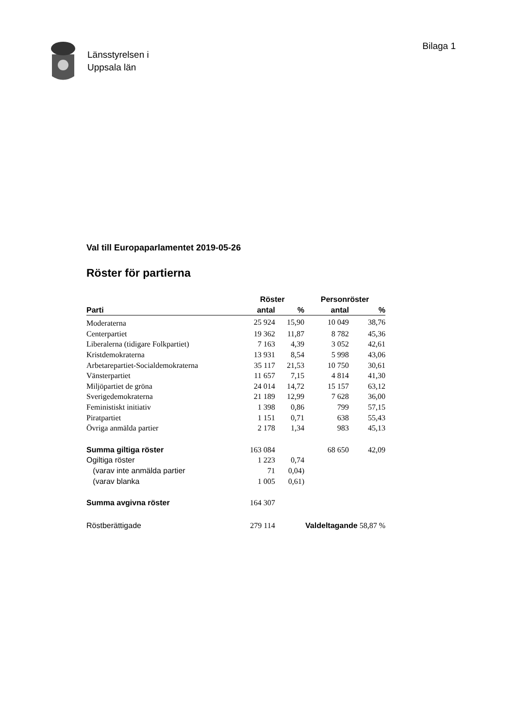Länsstyrelsen i
Uppsala län
Bilaga 1
Val till Europaparlamentet 2019-05-26
Röster för partierna
| | Röster | | Personröster | |
| --- | --- | --- | --- | --- |
| Parti | antal | % | antal | % |
| Moderaterna | 25 924 | 15,90 | 10 049 | 38,76 |
| Centerpartiet | 19 362 | 11,87 | 8 782 | 45,36 |
| Liberalerna (tidigare Folkpartiet) | 7 163 | 4,39 | 3 052 | 42,61 |
| Kristdemokraterna | 13 931 | 8,54 | 5 998 | 43,06 |
| Arbetarepartiet-Socialdemokraterna | 35 117 | 21,53 | 10 750 | 30,61 |
| Vänsterpartiet | 11 657 | 7,15 | 4 814 | 41,30 |
| Miljöpartiet de gröna | 24 014 | 14,72 | 15 157 | 63,12 |
| Sverigedemokraterna | 21 189 | 12,99 | 7 628 | 36,00 |
| Feministiskt initiativ | 1 398 | 0,86 | 799 | 57,15 |
| Piratpartiet | 1 151 | 0,71 | 638 | 55,43 |
| Övriga anmälda partier | 2 178 | 1,34 | 983 | 45,13 |
| Summa giltiga röster | 163 084 | | 68 650 | 42,09 |
| Ogiltiga röster | 1 223 | 0,74 | | |
| (varav inte anmälda partier | 71 | 0,04) | | |
| (varav blanka | 1 005 | 0,61) | | |
| Summa avgivna röster | 164 307 | | | |
| Röstberättigade | 279 114 | Valdeltagande 58,87 % | | |